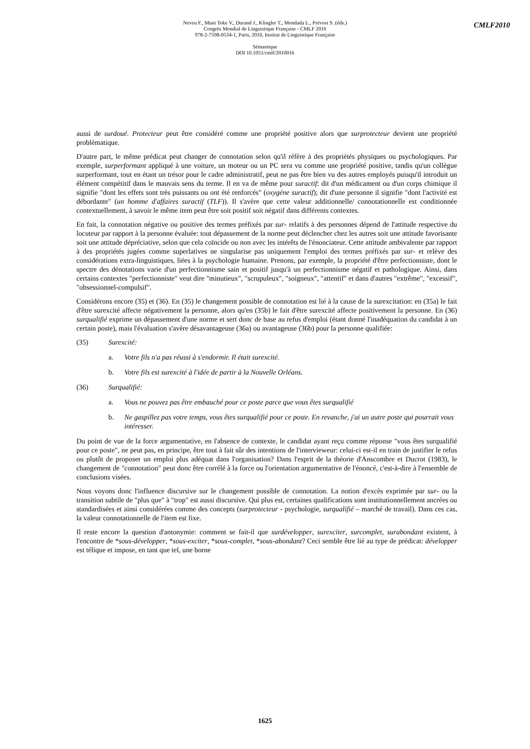Neveu F., Muni Toke V., Durand J., Klingler T., Mondada L., Prévost S. (éds.)
Congrès Mondial de Linguistique Française - CMLF 2010
978-2-7598-0534-1, Paris, 2010, Institut de Linguistique Française
Sémantique
DOI 10.1051/cmlf/2010016
CMLF2010
aussi de surdoué. Protecteur peut être considéré comme une propriété positive alors que surprotecteur devient une propriété problématique.
D'autre part, le même prédicat peut changer de connotation selon qu'il réfère à des propriétés physiques ou psychologiques. Par exemple, surperformant appliqué à une voiture, un moteur ou un PC sera vu comme une propriété positive, tandis qu'un collègue surperformant, tout en étant un trésor pour le cadre administratif, peut ne pas être bien vu des autres employés puisqu'il introduit un élément compétitif dans le mauvais sens du terme. Il en va de même pour suractif: dit d'un médicament ou d'un corps chimique il signifie "dont les effets sont très puissants ou ont été renforcés" (oxygène suractif); dit d'une personne il signifie "dont l'activité est débordante" (un homme d'affaires suractif (TLF)). Il s'avère que cette valeur additionnelle/ connotationnelle est conditionnée contextuellement, à savoir le même item peut être soit positif soit négatif dans différents contextes.
En fait, la connotation négative ou positive des termes préfixés par sur- relatifs à des personnes dépend de l'attitude respective du locuteur par rapport à la personne évaluée: tout dépassement de la norme peut déclencher chez les autres soit une attitude favorisante soit une attitude dépréciative, selon que cela coïncide ou non avec les intérêts de l'énonciateur. Cette attitude ambivalente par rapport à des propriétés jugées comme superlatives ne singularise pas uniquement l'emploi des termes préfixés par sur- et relève des considérations extra-linguistiques, liées à la psychologie humaine. Prenons, par exemple, la propriété d'être perfectionniste, dont le spectre des dénotations varie d'un perfectionnisme sain et positif jusqu'à un perfectionnisme négatif et pathologique. Ainsi, dans certains contextes "perfectionniste" veut dire "minutieux", "scrupuleux", "soigneux", "attentif" et dans d'autres "extrême", "excessif", "obsessionnel-compulsif".
Considérons encore (35) et (36). En (35) le changement possible de connotation est lié à la cause de la surexcitation: en (35a) le fait d'être surexcité affecte négativement la personne, alors qu'en (35b) le fait d'être surexcité affecte positivement la personne. En (36) surqualifié exprime un dépassement d'une norme et sert donc de base au refus d'emploi (étant donné l'inadéquation du candidat à un certain poste), mais l'évaluation s'avère désavantageuse (36a) ou avantageuse (36b) pour la personne qualifiée:
(35) Surexcité:
a. Votre fils n'a pas réussi à s'endormir. Il était surexcité.
b. Votre fils est surexcité à l'idée de partir à la Nouvelle Orléans.
(36) Surqualifié:
a. Vous ne pouvez pas être embauché pour ce poste parce que vous êtes surqualifié
b. Ne gaspillez pas votre temps, vous êtes surqualifié pour ce poste. En revanche, j'ai un autre poste qui pourrait vous intéresser.
Du point de vue de la force argumentative, en l'absence de contexte, le candidat ayant reçu comme réponse "vous êtes surqualifié pour ce poste", ne peut pas, en principe, être tout à fait sûr des intentions de l'intervieweur: celui-ci est-il en train de justifier le refus ou plutôt de proposer un emploi plus adéquat dans l'organisation? Dans l'esprit de la théorie d'Anscombre et Ducrot (1983), le changement de "connotation" peut donc être corrélé à la force ou l'orientation argumentative de l'énoncé, c'est-à-dire à l'ensemble de conclusions visées.
Nous voyons donc l'influence discursive sur le changement possible de connotation. La notion d'excès exprimée par sur- ou la transition subtile de "plus que" à "trop" est aussi discursive. Qui plus est, certaines qualifications sont institutionnellement ancrées ou standardisées et ainsi considérées comme des concepts (surprotecteur - psychologie, surqualifié – marché de travail). Dans ces cas, la valeur connotationnelle de l'item est fixe.
Il reste encore la question d'antonymie: comment se fait-il que surdévelopper, surexciter, surcomplet, surabondant existent, à l'encontre de *sous-développer, *sous-exciter, *sous-complet, *sous-abondant? Ceci semble être lié au type de prédicat: développer est télique et impose, en tant que tel, une borne
1625